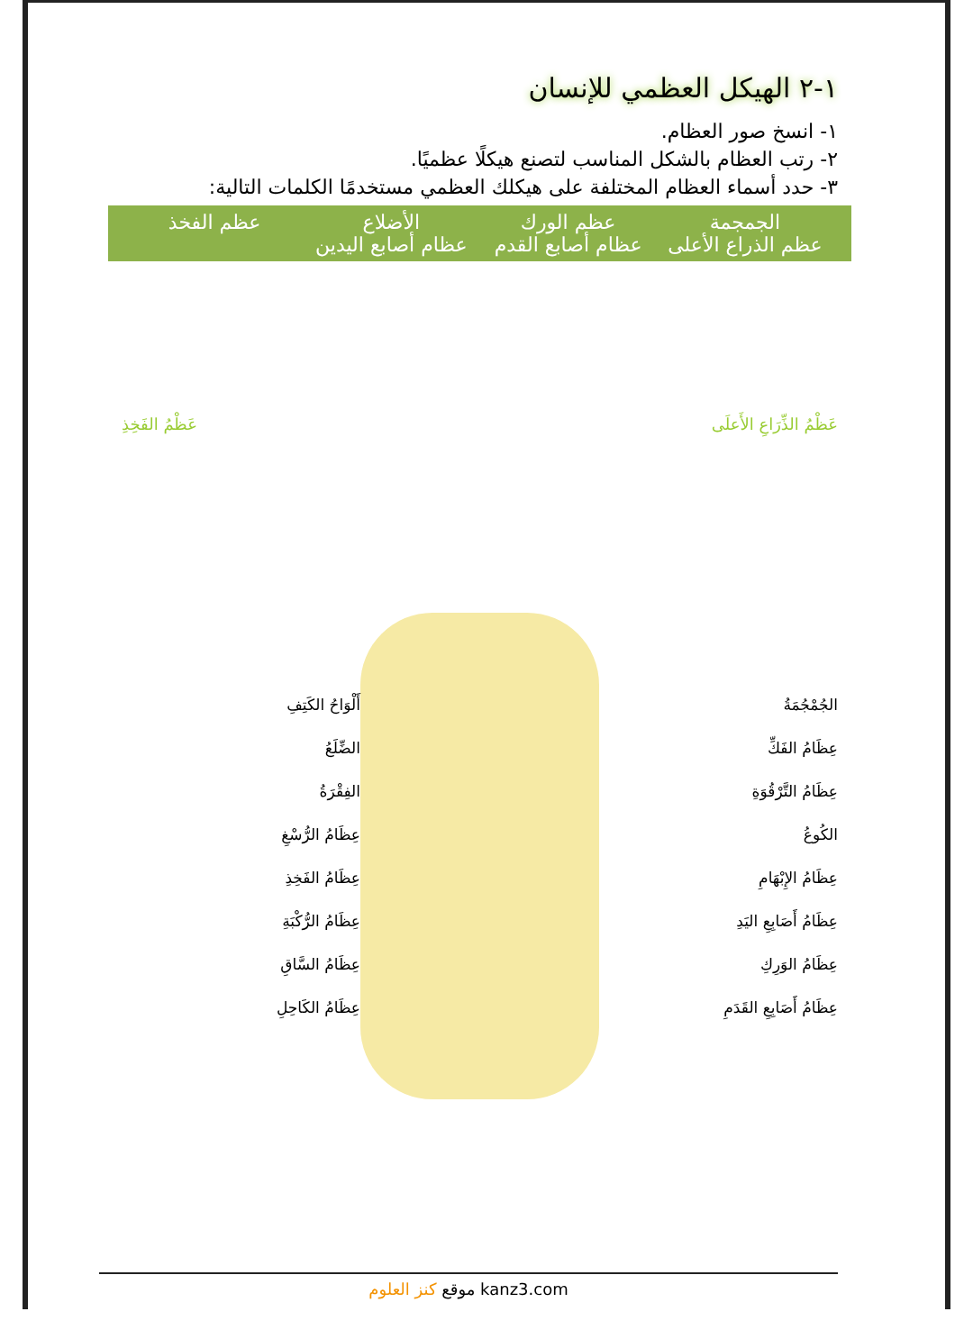١-٢ الهيكل العظمي للإنسان
١- انسخ صور العظام.
٢- رتب العظام بالشكل المناسب لتصنع هيكلًا عظميًا.
٣- حدد أسماء العظام المختلفة على هيكلك العظمي مستخدمًا الكلمات التالية:
الجمجمة عظم الورك الأضلاع عظم الفخذ عظم الذراع الأعلى عظام أصابع القدم عظام أصابع اليدين
عَظْمُ الذِّرَاعِ الأَعلَى عَظْمُ الفَخِذِ
الجُمْجُمَةُ
عِظَامُ الفَكِّ
عِظَامُ التَّرْقُوَةِ
الكُوعُ
عِظَامُ الإِبْهَامِ
عِظَامُ أَصَابِعِ اليَدِ
عِظَامُ الوَرِكِ
عِظَامُ أَصَابِعِ القَدَمِ
أَلْوَاحُ الكَتِفِ
الضِّلَعُ
الفِقْرَةُ
عِظَامُ الرُّسْغِ
عِظَامُ الفَخِذِ
عِظَامُ الرُّكْبَةِ
عِظَامُ السَّاقِ
عِظَامُ الكَاحِلِ
موقع كنز العلوم kanz3.com